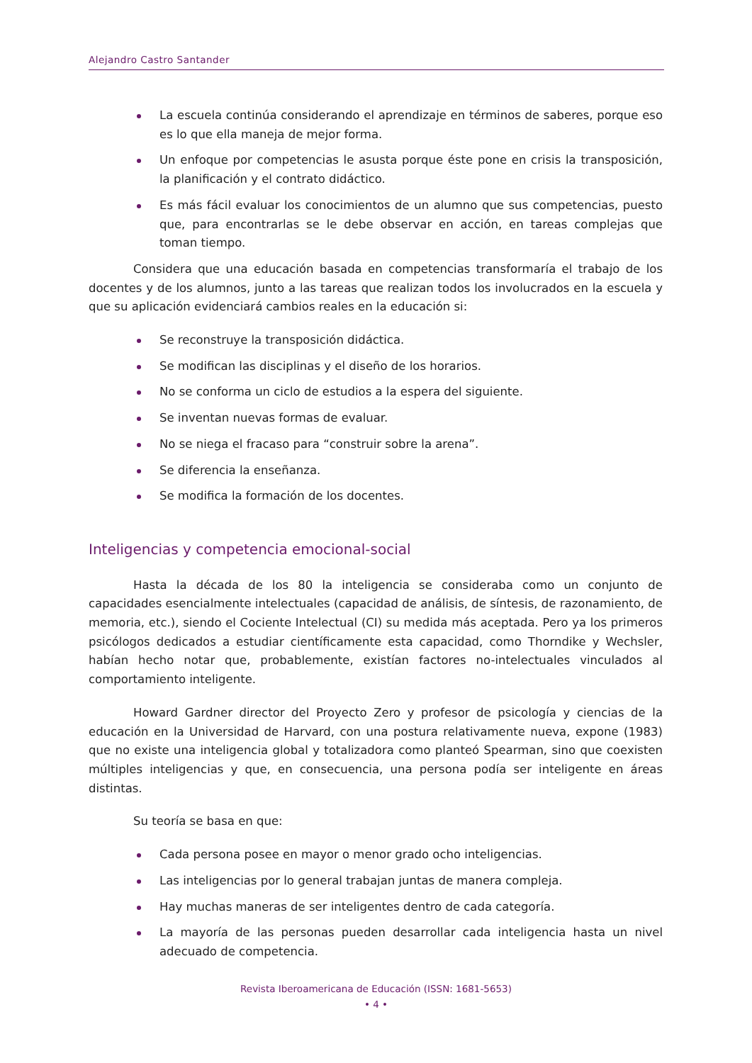Alejandro Castro Santander
La escuela continúa considerando el aprendizaje en términos de saberes, porque eso es lo que ella maneja de mejor forma.
Un enfoque por competencias le asusta porque éste pone en crisis la transposición, la planificación y el contrato didáctico.
Es más fácil evaluar los conocimientos de un alumno que sus competencias, puesto que, para encontrarlas se le debe observar en acción, en tareas complejas que toman tiempo.
Considera que una educación basada en competencias transformaría el trabajo de los docentes y de los alumnos, junto a las tareas que realizan todos los involucrados en la escuela y que su aplicación evidenciará cambios reales en la educación si:
Se reconstruye la transposición didáctica.
Se modifican las disciplinas y el diseño de los horarios.
No se conforma un ciclo de estudios a la espera del siguiente.
Se inventan nuevas formas de evaluar.
No se niega el fracaso para “construir sobre la arena”.
Se diferencia la enseñanza.
Se modifica la formación de los docentes.
Inteligencias y competencia emocional-social
Hasta la década de los 80 la inteligencia se consideraba como un conjunto de capacidades esencialmente intelectuales (capacidad de análisis, de síntesis, de razonamiento, de memoria, etc.), siendo el Cociente Intelectual (CI) su medida más aceptada. Pero ya los primeros psicólogos dedicados a estudiar científicamente esta capacidad, como Thorndike y Wechsler, habían hecho notar que, probablemente, existían factores no-intelectuales vinculados al comportamiento inteligente.
Howard Gardner director del Proyecto Zero y profesor de psicología y ciencias de la educación en la Universidad de Harvard, con una postura relativamente nueva, expone (1983) que no existe una inteligencia global y totalizadora como planteó Spearman, sino que coexisten múltiples inteligencias y que, en consecuencia, una persona podía ser inteligente en áreas distintas.
Su teoría se basa en que:
Cada persona posee en mayor o menor grado ocho inteligencias.
Las inteligencias por lo general trabajan juntas de manera compleja.
Hay muchas maneras de ser inteligentes dentro de cada categoría.
La mayoría de las personas pueden desarrollar cada inteligencia hasta un nivel adecuado de competencia.
Revista Iberoamericana de Educación (ISSN: 1681-5653)
• 4 •